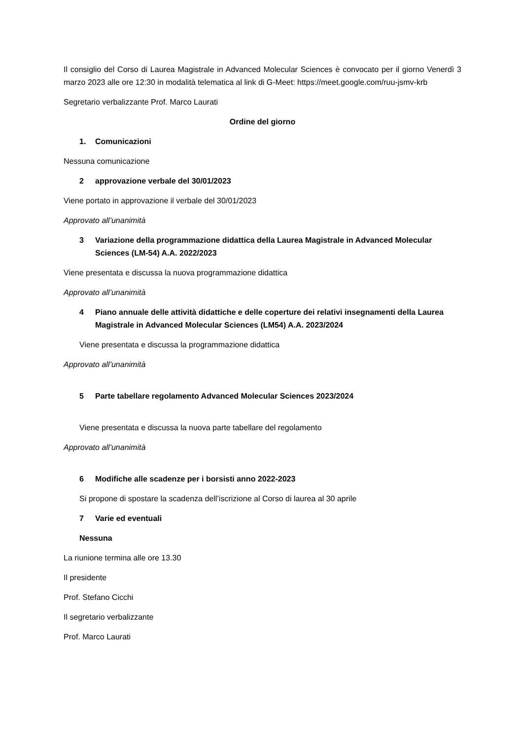Il consiglio del Corso di Laurea Magistrale in Advanced Molecular Sciences è convocato per il giorno Venerdì 3 marzo 2023 alle ore 12:30 in modalità telematica al link di G-Meet: https://meet.google.com/ruu-jsmv-krb
Segretario verbalizzante Prof. Marco Laurati
Ordine del giorno
1. Comunicazioni
Nessuna comunicazione
2 approvazione verbale del 30/01/2023
Viene portato in approvazione il verbale del 30/01/2023
Approvato all’unanimità
3 Variazione della programmazione didattica della Laurea Magistrale in Advanced Molecular Sciences (LM-54) A.A. 2022/2023
Viene presentata e discussa la nuova programmazione didattica
Approvato all’unanimità
4 Piano annuale delle attività didattiche e delle coperture dei relativi insegnamenti della Laurea Magistrale in Advanced Molecular Sciences (LM54) A.A. 2023/2024
Viene presentata e discussa la programmazione didattica
Approvato all’unanimità
5 Parte tabellare regolamento Advanced Molecular Sciences 2023/2024
Viene presentata e discussa la nuova parte tabellare del regolamento
Approvato all’unanimità
6 Modifiche alle scadenze per i borsisti anno 2022-2023
Si propone di spostare la scadenza dell’iscrizione al Corso di laurea al 30 aprile
7 Varie ed eventuali
Nessuna
La riunione termina alle ore 13.30
Il presidente
Prof. Stefano Cicchi
Il segretario verbalizzante
Prof. Marco Laurati